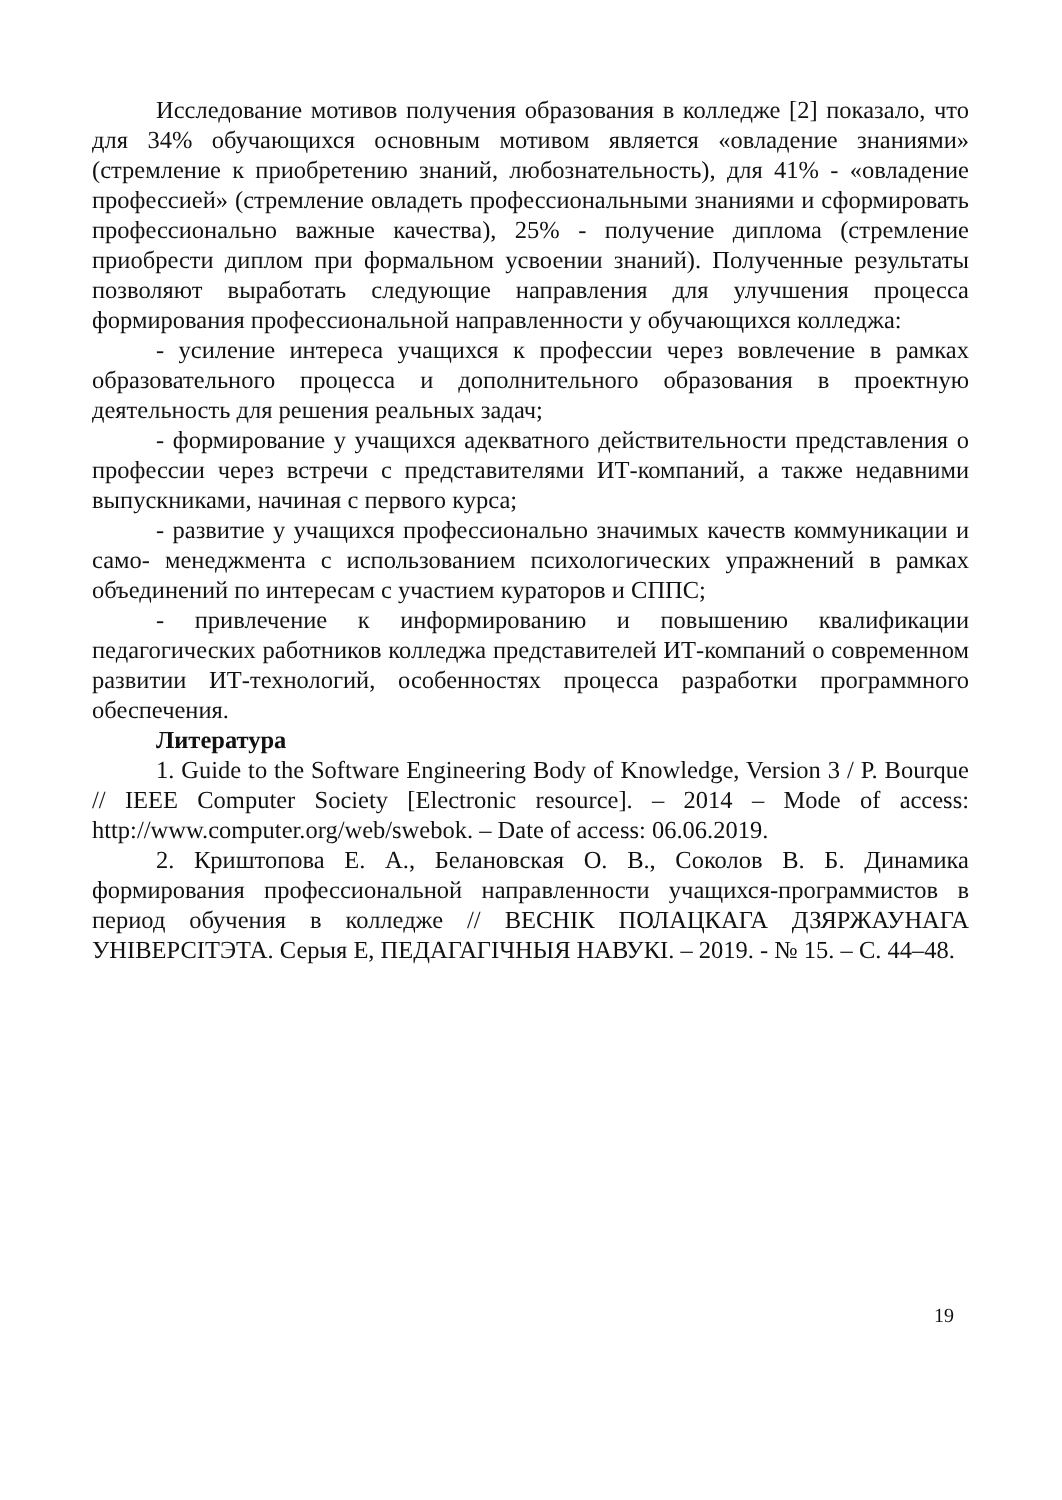Исследование мотивов получения образования в колледже [2] показало, что для 34% обучающихся основным мотивом является «овладение знаниями» (стремление к приобретению знаний, любознательность), для 41% - «овладение профессией» (стремление овладеть профессиональными знаниями и сформировать профессионально важные качества), 25% - получение диплома (стремление приобрести диплом при формальном усвоении знаний). Полученные результаты позволяют выработать следующие направления для улучшения процесса формирования профессиональной направленности у обучающихся колледжа:
- усиление интереса учащихся к профессии через вовлечение в рамках образовательного процесса и дополнительного образования в проектную деятельность для решения реальных задач;
- формирование у учащихся адекватного действительности представления о профессии через встречи с представителями ИТ-компаний, а также недавними выпускниками, начиная с первого курса;
- развитие у учащихся профессионально значимых качеств коммуникации и само- менеджмента с использованием психологических упражнений в рамках объединений по интересам с участием кураторов и СППС;
- привлечение к информированию и повышению квалификации педагогических работников колледжа представителей ИТ-компаний о современном развитии ИТ-технологий, особенностях процесса разработки программного обеспечения.
Литература
1. Guide to the Software Engineering Body of Knowledge, Version 3 / P. Bourque // IEEE Computer Society [Electronic resource]. – 2014 – Mode of access: http://www.computer.org/web/swebok. – Date of access: 06.06.2019.
2. Криштопова Е. А., Белановская О. В., Соколов В. Б. Динамика формирования профессиональной направленности учащихся-программистов в период обучения в колледже // ВЕСНІК ПОЛАЦКАГА ДЗЯРЖАУНАГА УНІВЕРСІТЭТА. Серыя Е, ПЕДАГАГІЧНЫЯ НАВУКІ. – 2019. - № 15. – С. 44–48.
19